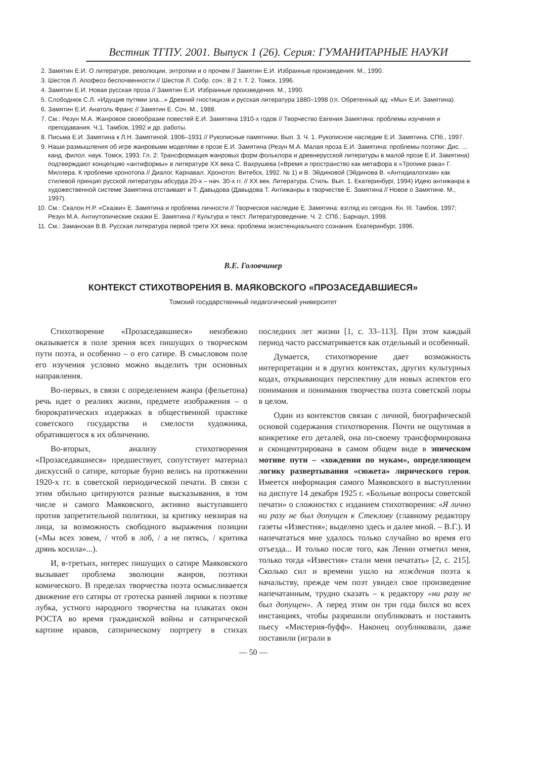Вестник ТГПУ. 2001. Выпуск 1 (26). Серия: ГУМАНИТАРНЫЕ НАУКИ
2. Замятин Е.И. О литературе, революции, энтропии и о прочем // Замятин Е.И. Избранные произведения. М., 1990.
3. Шестов Л. Апофеоз беспочвенности // Шестов Л. Собр. соч.: В 2 т. Т. 2. Томск, 1996.
4. Замятин Е.И. Новая русская проза // Замятин Е.И. Избранные произведения. М., 1990.
5. Слободнюк С.Л. «Идущие путями зла...» Древний гностицизм и русская литература 1880–1998 (гл. Обретенный ад: «Мы» Е.И. Замятина).
6. Замятин Е.И. Анатоль Франс // Замятин Е. Соч. М., 1988.
7. См.: Резун М.А. Жанровое своеобразие повестей Е.И. Замятина 1910-х годов // Творчество Евгения Замятина: проблемы изучения и преподавания. Ч.1. Тамбов, 1992 и др. работы.
8. Письма Е.И. Замятина к Л.Н. Замятиной. 1906–1931 // Рукописные памятники. Вып. 3. Ч. 1. Рукописное наследие Е.И. Замятина. СПб., 1997.
9. Наши размышления об игре жанровыми моделями в прозе Е.И. Замятина (Резун М.А. Малая проза Е.И. Замятина: проблемы поэтики: Дис. ... канд. филол. наук. Томск, 1993. Гл. 2: Трансформация жанровых форм фольклора и древнерусской литературы в малой прозе Е.И. Замятина) подтверждают концепцию «антиформы» в литературе XX века С. Вахрушева («Время и пространство как метафора в «Тропике рака» Г. Миллера. К проблеме хронотопа // Диалог. Карнавал. Хронотоп. Витебск, 1992. № 1) и В. Эйдиновой (Эйдинова В. «Антидиалогизм» как стилевой принцип русской литературы абсурда 20-х – нач. 30-х гг. // XX век. Литература. Стиль. Вып. 1. Екатеринбург, 1994) Идею антижанра в художественной системе Замятина отстаивает и Т. Давыдова (Давыдова Т. Антижанры в творчестве Е. Замятина // Новое о Замятине. М., 1997).
10. См.: Скалон Н.Р. «Сказки» Е. Замятина и проблема личности // Творческое наследие Е. Замятина: взгляд из сегодня. Кн. III. Тамбов, 1997; Резун М.А. Антиутопические сказки Е. Замятина // Культура и текст. Литературоведение. Ч. 2. СПб.; Барнаул, 1998.
11. См.: Заманская В.В. Русская литература первой трети XX века: проблема экзистенциального сознания. Екатеринбург, 1996.
В.Е. Головчинер
КОНТЕКСТ СТИХОТВОРЕНИЯ В. МАЯКОВСКОГО «ПРОЗАСЕДАВШИЕСЯ»
Томский государственный педагогический университет
Стихотворение «Прозаседавшиеся» неизбежно оказывается в поле зрения всех пишущих о творческом пути поэта, и особенно – о его сатире. В смысловом поле его изучения условно можно выделить три основных направления.
Во-первых, в связи с определением жанра (фельетона) речь идет о реалиях жизни, предмете изображения – о бюрократических издержках в общественной практике советского государства и смелости художника, обратившегося к их обличению.
Во-вторых, анализу стихотворения «Прозаседавшиеся» предшествует, сопутствует материал дискуссий о сатире, которые бурно велись на протяжении 1920-х гг. в советской периодической печати. В связи с этим обильно цитируются разные высказывания, в том числе и самого Маяковского, активно выступавшего против запретительной политики, за критику невзирая на лица, за возможность свободного выражения позиции («Мы всех зовем, / чтоб в лоб, / а не пятясь, / критика дрянь косила»...).
И, в-третьих, интерес пишущих о сатире Маяковского вызывает проблема эволюции жанров, поэтики комического. В пределах творчества поэта осмысливается движение его сатиры от гротеска ранней лирики к поэтике лубка, устного народного творчества на плакатах окон РОСТА во время гражданской войны и сатирической картине нравов, сатирическому портрету в стихах последних лет жизни [1, с. 33–113]. При этом каждый период часто рассматривается как отдельный и особенный.
Думается, стихотворение дает возможность интерпретации и в других контекстах, других культурных кодах, открывающих перспективу для новых аспектов его понимания и понимания творчества поэта советской поры в целом.
Один из контекстов связан с личной, биографической основой содержания стихотворения. Почти не ощутимая в конкретике его деталей, она по-своему трансформирована и сконцентрирована в самом общем виде в эпическом мотиве пути – «хождении по мукам», определяющем логику развертывания «сюжета» лирического героя. Имеется информация самого Маяковского в выступлении на диспуте 14 декабря 1925 г. «Больные вопросы советской печати» о сложностях с изданием стихотворения: «Я лично ни разу не был допущен к Стеклову (главному редактору газеты «Известия»; выделено здесь и далее мной. – В.Г.). И напечататься мне удалось только случайно во время его отъезда... И только после того, как Ленин отметил меня, только тогда «Известия» стали меня печатать» [2, с. 215]. Сколько сил и времени ушло на хождения поэта к начальству, прежде чем поэт увидел свое произведение напечатанным, трудно сказать – к редактору «ни разу не был допущен». А перед этим он три года бился во всех инстанциях, чтобы разрешили опубликовать и поставить пьесу «Мистерия-буфф». Наконец опубликовали, даже поставили (играли в
— 50 —